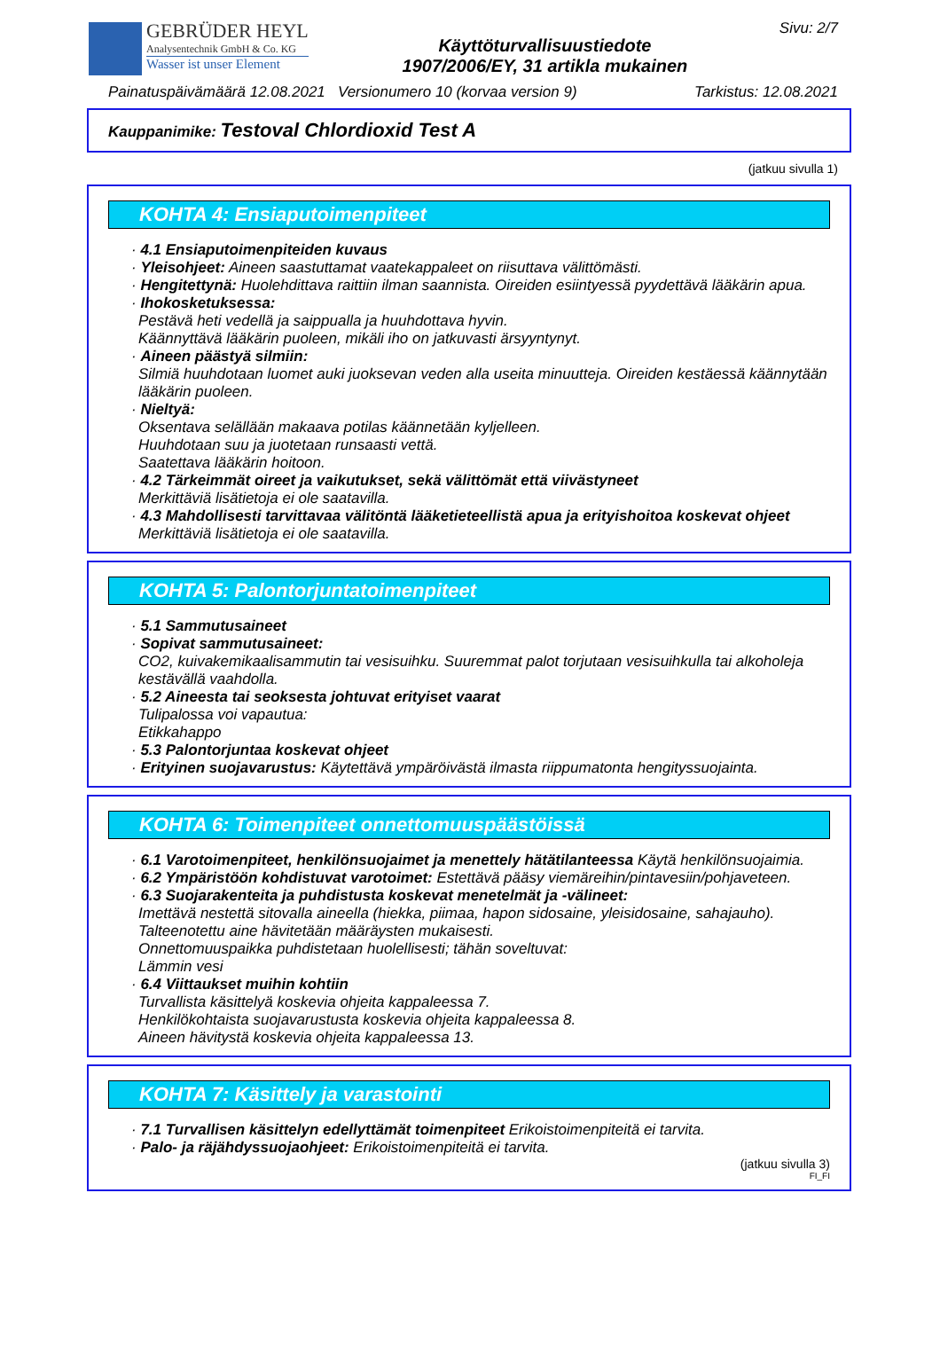GEBRÜDER HEYL
Analysentechnik GmbH & Co. KG
Wasser ist unser Element
Käyttöturvallisuustiedote
1907/2006/EY, 31 artikla mukainen
Sivu: 2/7
Painatuspäivämäärä 12.08.2021 Versionumero 10 (korvaa version 9) Tarkistus: 12.08.2021
Kauppanimike: Testoval Chlordioxid Test A
(jatkuu sivulla 1)
KOHTA 4: Ensiaputoimenpiteet
· 4.1 Ensiaputoimenpiteiden kuvaus
· Yleisohjeet: Aineen saastuttamat vaatekappaleet on riisuttava välittömästi.
· Hengitettynä: Huolehdittava raittiin ilman saannista. Oireiden esiintyessä pyydettävä lääkärin apua.
· Ihokosketuksessa:
Pestävä heti vedellä ja saippualla ja huuhdottava hyvin.
Käännyttävä lääkärin puoleen, mikäli iho on jatkuvasti ärsyyntynyt.
· Aineen päästyä silmiin:
Silmiä huuhdotaan luomet auki juoksevan veden alla useita minuutteja. Oireiden kestäessä käännytään lääkärin puoleen.
· Nieltyä:
Oksentava selällään makaava potilas käännetään kyljelleen.
Huuhdotaan suu ja juotetaan runsaasti vettä.
Saatettava lääkärin hoitoon.
· 4.2 Tärkeimmät oireet ja vaikutukset, sekä välittömät että viivästyneet
Merkittäviä lisätietoja ei ole saatavilla.
· 4.3 Mahdollisesti tarvittavaa välitöntä lääketieteellistä apua ja erityishoitoa koskevat ohjeet
Merkittäviä lisätietoja ei ole saatavilla.
KOHTA 5: Palontorjuntatoimenpiteet
· 5.1 Sammutusaineet
· Sopivat sammutusaineet:
CO2, kuivakemikaalisammutin tai vesisuihku. Suuremmat palot torjutaan vesisuihkulla tai alkoholeja kestävällä vaahdolla.
· 5.2 Aineesta tai seoksesta johtuvat erityiset vaarat
Tulipalossa voi vapautua:
Etikkahappo
· 5.3 Palontorjuntaa koskevat ohjeet
· Erityinen suojavarustus: Käytettävä ympäröivästä ilmasta riippumatonta hengityssuojainta.
KOHTA 6: Toimenpiteet onnettomuuspäästöissä
· 6.1 Varotoimenpiteet, henkilönsuojaimet ja menettely hätätilanteessa Käytä henkilönsuojaimia.
· 6.2 Ympäristöön kohdistuvat varotoimet: Estettävä pääsy viemäreihin/pintavesiin/pohjaveteen.
· 6.3 Suojarakenteita ja puhdistusta koskevat menetelmät ja -välineet:
Imettävä nestettä sitovalla aineella (hiekka, piimaa, hapon sidosaine, yleisidosaine, sahajauho).
Talteenotettu aine hävitetään määräysten mukaisesti.
Onnettomuuspaikka puhdistetaan huolellisesti; tähän soveltuvat:
Lämmin vesi
· 6.4 Viittaukset muihin kohtiin
Turvallista käsittelyä koskevia ohjeita kappaleessa 7.
Henkilökohtaista suojavarustusta koskevia ohjeita kappaleessa 8.
Aineen hävitystä koskevia ohjeita kappaleessa 13.
KOHTA 7: Käsittely ja varastointi
· 7.1 Turvallisen käsittelyn edellyttämät toimenpiteet Erikoistoimenpiteitä ei tarvita.
· Palo- ja räjähdyssuojaohjeet: Erikoistoimenpiteitä ei tarvita.
(jatkuu sivulla 3)
FI_FI